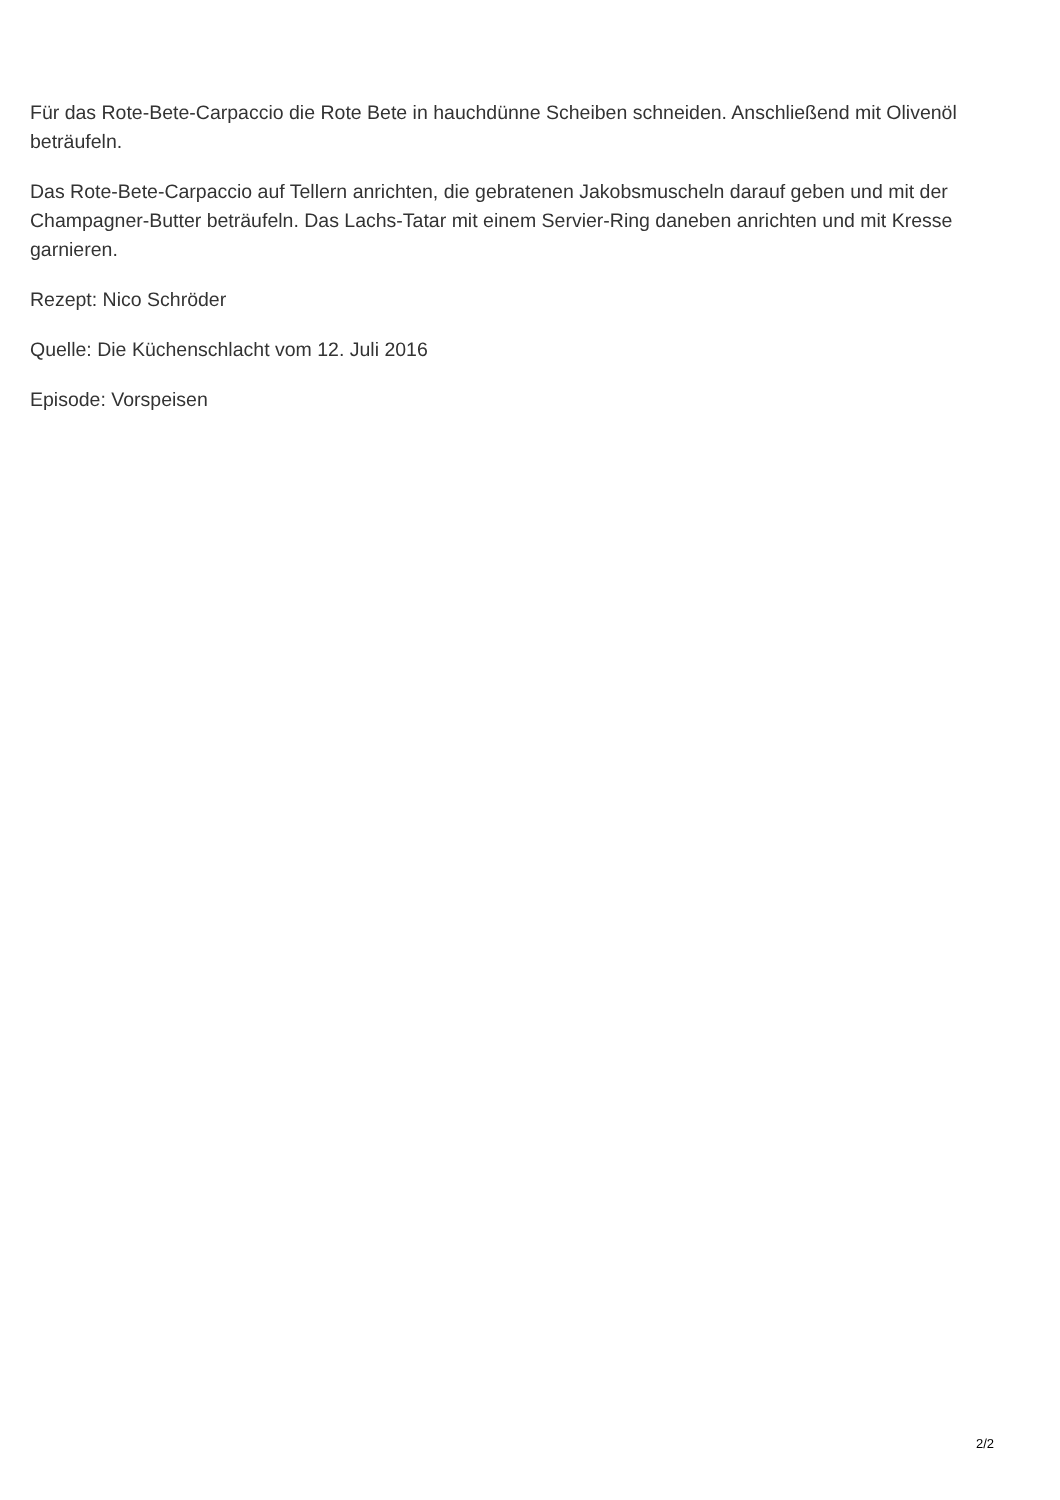Für das Rote-Bete-Carpaccio die Rote Bete in hauchdünne Scheiben schneiden. Anschließend mit Olivenöl beträufeln.
Das Rote-Bete-Carpaccio auf Tellern anrichten, die gebratenen Jakobsmuscheln darauf geben und mit der Champagner-Butter beträufeln. Das Lachs-Tatar mit einem Servier-Ring daneben anrichten und mit Kresse garnieren.
Rezept: Nico Schröder
Quelle: Die Küchenschlacht vom 12. Juli 2016
Episode: Vorspeisen
2/2